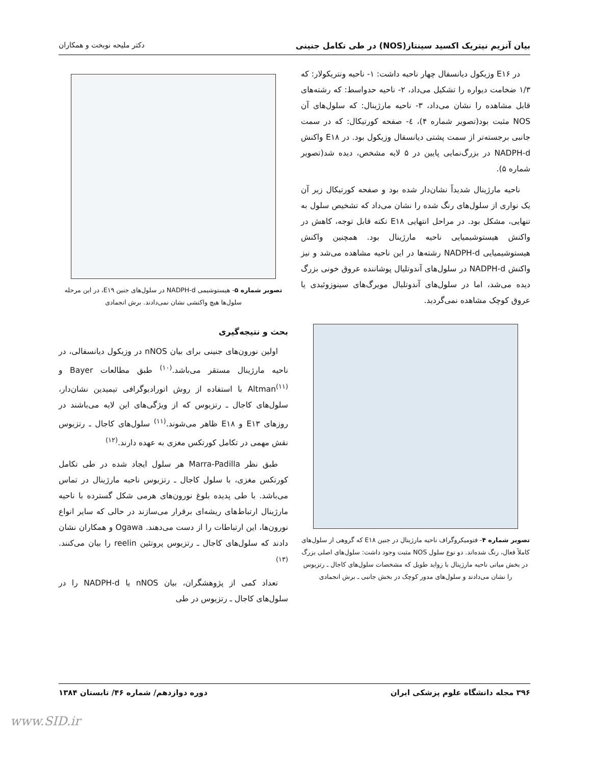بیان آنزیم نیتریک اکسید سینتاز(NOS) در طی تکامل جنینی دکتر ملیحه نوبخت و همکاران
در E۱۶ وزیکول دیانسفال چهار ناحیه داشت: ۱- ناحیه ونتریکولار: که ۱/۳ ضخامت دیواره را تشکیل می‌داد، ۲- ناحیه حدواسط: که رشته‌های قابل مشاهده را نشان می‌داد، ۳- ناحیه مارژینال: که سلول‌های آن NOS مثبت بود(تصویر شماره ۴)، ٤- صفحه کورتیکال: که در سمت جانبی برجسته‌تر از سمت پشتی دیانسفال وزیکول بود. در E۱۸ واکنش NADPH-d در بزرگ‌نمایی پایین در ۵ لایه مشخص، دیده شد(تصویر شماره ۵).
ناحیه مارژینال شدیداً نشان‌دار شده بود و صفحه کورتیکال زیر آن یک نواری از سلول‌های رنگ شده را نشان می‌داد که تشخیص سلول به تنهایی، مشکل بود. در مراحل انتهایی E۱۸ نکته قابل توجه، کاهش در واکنش هیستوشیمیایی ناحیه مارژینال بود. همچنین واکنش هیستوشیمیایی NADPH-d رشته‌ها در این ناحیه مشاهده می‌شد و نیز واکنش NADPH-d در سلول‌های آندوتلیال پوشاننده عروق خونی بزرگ دیده می‌شد، اما در سلول‌های آندوتلیال مویرگ‌های سینوزوئیدی یا عروق کوچک مشاهده نمی‌گردید.
تصویر شماره ۴- فتومیکروگراف ناحیه مارژینال در جنین E۱۸ که گروهی از سلول‌های کاملاً فعال، رنگ شده‌اند. دو نوع سلول NOS مثبت وجود داشت: سلول‌های اصلی بزرگ در بخش میانی ناحیه مارژینال با زواید طویل که مشخصات سلول‌های کاجال ـ رتزیوس را نشان می‌دادند و سلول‌های مدور کوچک در بخش جانبی ـ برش انجمادی
تصویر شماره ۵- هیستوشیمی NADPH-d در سلول‌های جنین E۱۹، در این مرحله سلول‌ها هیچ واکنشی نشان نمی‌دادند. برش انجمادی
بحث و نتیجه‌گیری
اولین نورون‌های جنینی برای بیان nNOS در وزیکول دیانسفالی، در ناحیه مارژینال مستقر می‌باشد.<sup>(۱۰)</sup> طبق مطالعات Bayer و Altman<sup>(۱۱)</sup> با استفاده از روش اتورادیوگرافی تیمیدین نشان‌دار، سلول‌های کاجال ـ رتزیوس که از ویژگی‌های این لایه می‌باشند در روزهای E۱۳ و E۱۸ ظاهر می‌شوند.<sup>(۱۱)</sup> سلول‌های کاجال ـ رتزیوس نقش مهمی در تکامل کورتکس مغزی به عهده دارند.<sup>(۱۲)</sup>
طبق نظر Marra-Padilla هر سلول ایجاد شده در طی تکامل کورتکس مغزی، با سلول کاجال ـ رتزیوس ناحیه مارژینال در تماس می‌باشد. با طی پدیده بلوغ نورون‌های هرمی شکل گسترده با ناحیه مارژینال ارتباط‌های ریشه‌ای برقرار می‌سازند در حالی که سایر انواع نورون‌ها، این ارتباطات را از دست می‌دهند. Ogawa و همکاران نشان دادند که سلول‌های کاجال ـ رتزیوس پروتئین reelin را بیان می‌کنند.<sup>(۱۳)</sup>
تعداد کمی از پژوهشگران، بیان nNOS یا NADPH-d را در سلول‌های کاجال ـ رتزیوس در طی
۳۹۶ مجله دانشگاه علوم پزشکی ایران دوره دوازدهم/ شماره ۴۶/ تابستان ۱۳۸۴
www.SID.ir